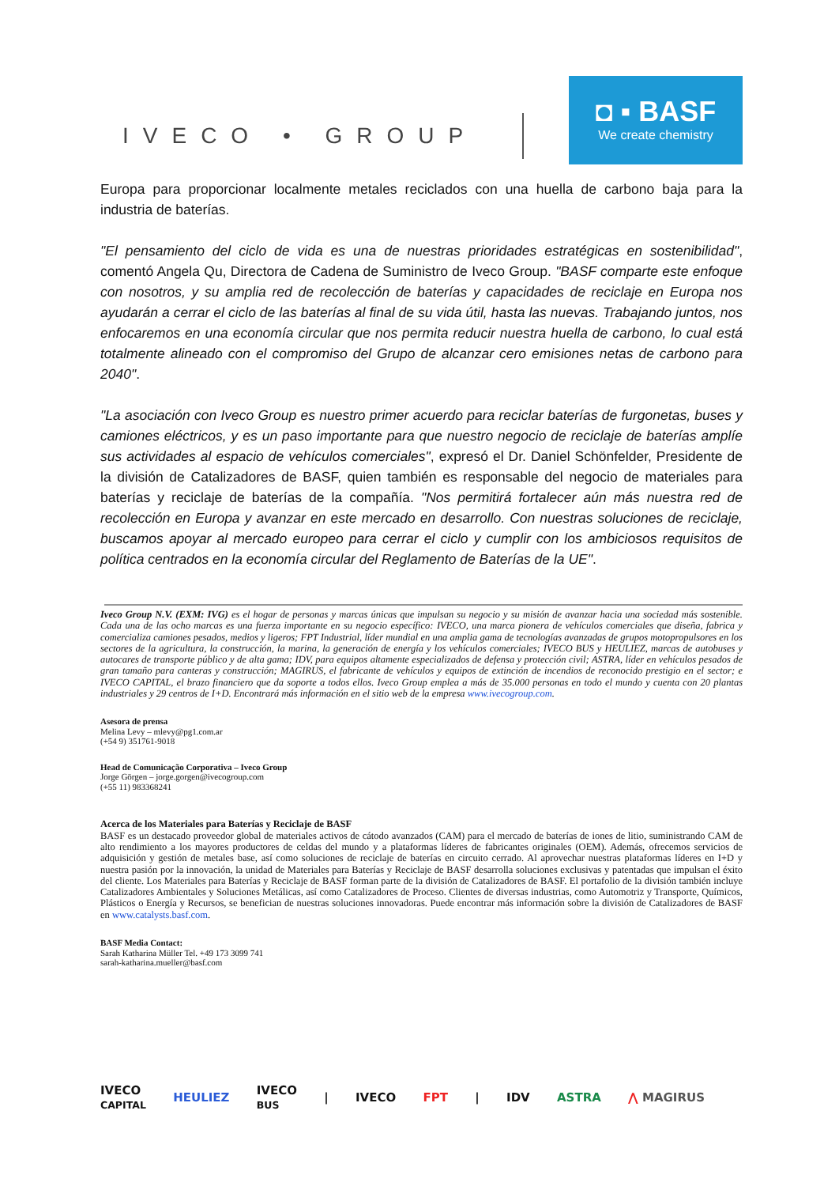IVECO • GROUP
◘ ▪ BASF
We create chemistry
Europa para proporcionar localmente metales reciclados con una huella de carbono baja para la industria de baterías.
"El pensamiento del ciclo de vida es una de nuestras prioridades estratégicas en sostenibilidad", comentó Angela Qu, Directora de Cadena de Suministro de Iveco Group. "BASF comparte este enfoque con nosotros, y su amplia red de recolección de baterías y capacidades de reciclaje en Europa nos ayudarán a cerrar el ciclo de las baterías al final de su vida útil, hasta las nuevas. Trabajando juntos, nos enfocaremos en una economía circular que nos permita reducir nuestra huella de carbono, lo cual está totalmente alineado con el compromiso del Grupo de alcanzar cero emisiones netas de carbono para 2040".
"La asociación con Iveco Group es nuestro primer acuerdo para reciclar baterías de furgonetas, buses y camiones eléctricos, y es un paso importante para que nuestro negocio de reciclaje de baterías amplíe sus actividades al espacio de vehículos comerciales", expresó el Dr. Daniel Schönfelder, Presidente de la división de Catalizadores de BASF, quien también es responsable del negocio de materiales para baterías y reciclaje de baterías de la compañía. "Nos permitirá fortalecer aún más nuestra red de recolección en Europa y avanzar en este mercado en desarrollo. Con nuestras soluciones de reciclaje, buscamos apoyar al mercado europeo para cerrar el ciclo y cumplir con los ambiciosos requisitos de política centrados en la economía circular del Reglamento de Baterías de la UE".
Iveco Group N.V. (EXM: IVG) es el hogar de personas y marcas únicas que impulsan su negocio y su misión de avanzar hacia una sociedad más sostenible. Cada una de las ocho marcas es una fuerza importante en su negocio específico: IVECO, una marca pionera de vehículos comerciales que diseña, fabrica y comercializa camiones pesados, medios y ligeros; FPT Industrial, líder mundial en una amplia gama de tecnologías avanzadas de grupos motopropulsores en los sectores de la agricultura, la construcción, la marina, la generación de energía y los vehículos comerciales; IVECO BUS y HEULIEZ, marcas de autobuses y autocares de transporte público y de alta gama; IDV, para equipos altamente especializados de defensa y protección civil; ASTRA, líder en vehículos pesados de gran tamaño para canteras y construcción; MAGIRUS, el fabricante de vehículos y equipos de extinción de incendios de reconocido prestigio en el sector; e IVECO CAPITAL, el brazo financiero que da soporte a todos ellos. Iveco Group emplea a más de 35.000 personas en todo el mundo y cuenta con 20 plantas industriales y 29 centros de I+D. Encontrará más información en el sitio web de la empresa www.ivecogroup.com.
Asesora de prensa
Melina Levy – mlevy@pg1.com.ar
(+54 9) 351761-9018
Head de Comunicação Corporativa – Iveco Group
Jorge Görgen – jorge.gorgen@ivecogroup.com
(+55 11) 983368241
Acerca de los Materiales para Baterías y Reciclaje de BASF
BASF es un destacado proveedor global de materiales activos de cátodo avanzados (CAM) para el mercado de baterías de iones de litio, suministrando CAM de alto rendimiento a los mayores productores de celdas del mundo y a plataformas líderes de fabricantes originales (OEM). Además, ofrecemos servicios de adquisición y gestión de metales base, así como soluciones de reciclaje de baterías en circuito cerrado. Al aprovechar nuestras plataformas líderes en I+D y nuestra pasión por la innovación, la unidad de Materiales para Baterías y Reciclaje de BASF desarrolla soluciones exclusivas y patentadas que impulsan el éxito del cliente. Los Materiales para Baterías y Reciclaje de BASF forman parte de la división de Catalizadores de BASF. El portafolio de la división también incluye Catalizadores Ambientales y Soluciones Metálicas, así como Catalizadores de Proceso. Clientes de diversas industrias, como Automotriz y Transporte, Químicos, Plásticos o Energía y Recursos, se benefician de nuestras soluciones innovadoras. Puede encontrar más información sobre la división de Catalizadores de BASF en www.catalysts.basf.com.
BASF Media Contact:
Sarah Katharina Müller Tel. +49 173 3099 741
sarah-katharina.mueller@basf.com
IVECO
CAPITAL HEULIEZ IVECO
BUS | IVECO FPT | IDV ASTRA ⋀ MAGIRUS